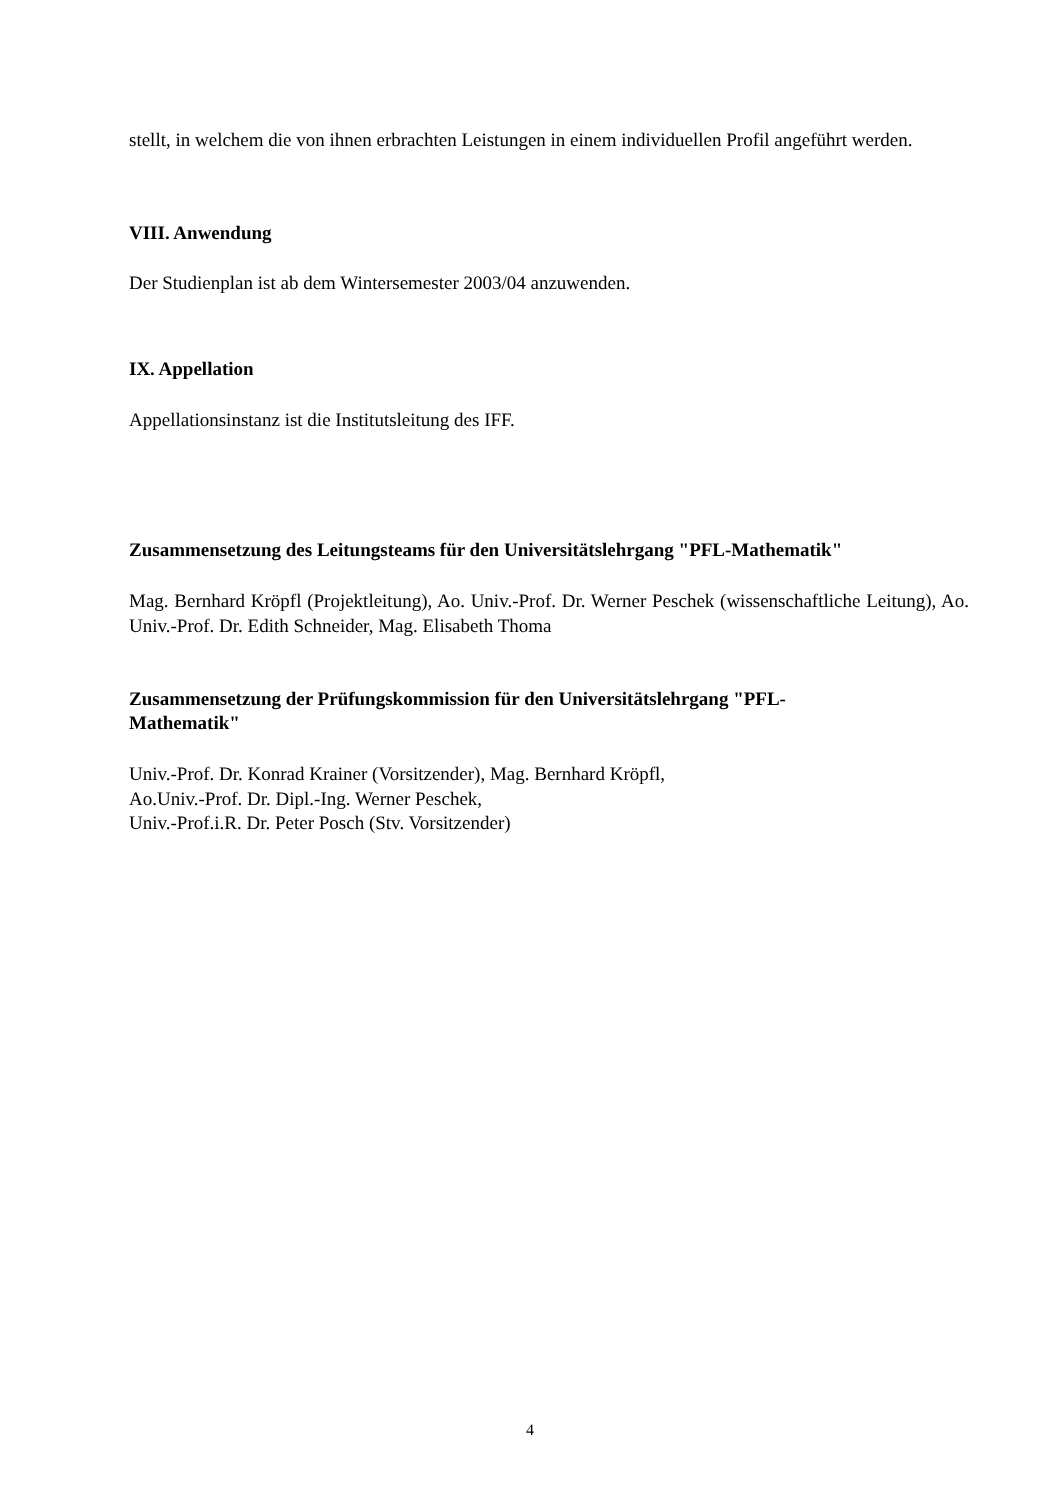stellt, in welchem die von ihnen erbrachten Leistungen in einem individuellen Profil angeführt werden.
VIII. Anwendung
Der Studienplan ist ab dem Wintersemester 2003/04 anzuwenden.
IX. Appellation
Appellationsinstanz ist die Institutsleitung des IFF.
Zusammensetzung des Leitungsteams für den Universitätslehrgang "PFL-Mathematik"
Mag. Bernhard Kröpfl (Projektleitung), Ao. Univ.-Prof. Dr. Werner Peschek (wissenschaftliche Leitung), Ao. Univ.-Prof. Dr. Edith Schneider, Mag. Elisabeth Thoma
Zusammensetzung der Prüfungskommission für den Universitätslehrgang "PFL-
Mathematik"
Univ.-Prof. Dr. Konrad Krainer (Vorsitzender), Mag. Bernhard Kröpfl,
Ao.Univ.-Prof. Dr. Dipl.-Ing. Werner Peschek,
Univ.-Prof.i.R. Dr. Peter Posch (Stv. Vorsitzender)
4